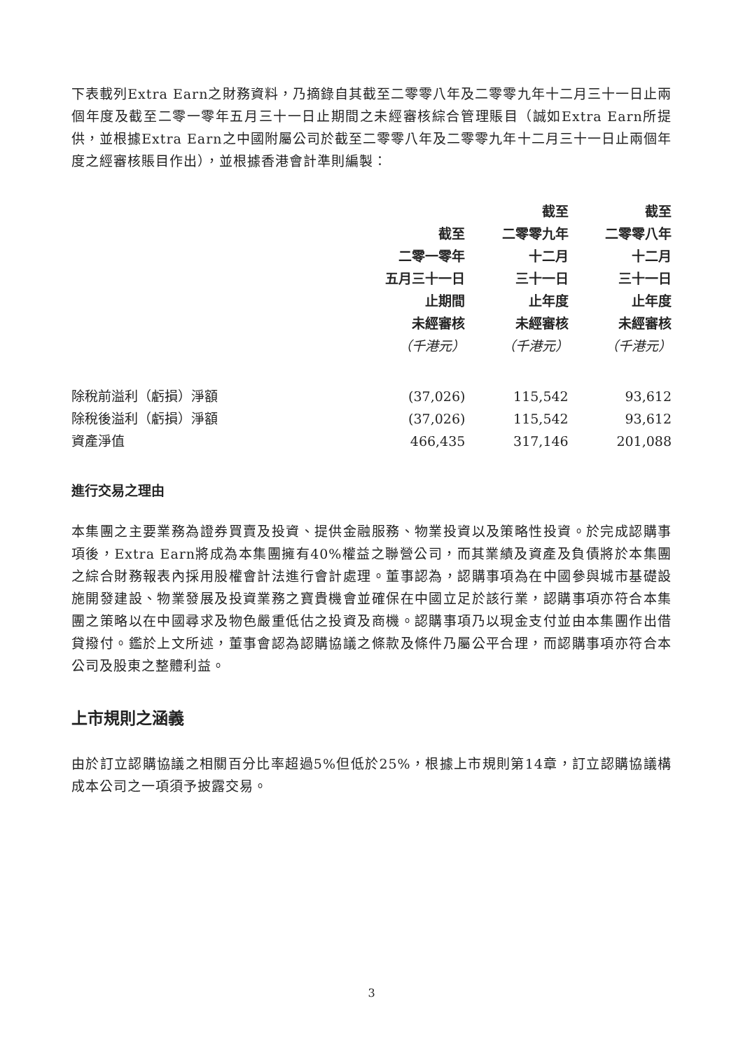下表載列Extra Earn之財務資料，乃摘錄自其截至二零零八年及二零零九年十二月三十一日止兩個年度及截至二零一零年五月三十一日止期間之未經審核綜合管理賬目（誠如Extra Earn所提供，並根據Extra Earn之中國附屬公司於截至二零零八年及二零零九年十二月三十一日止兩個年度之經審核賬目作出），並根據香港會計準則編製：
| | 截至 二零一零年 五月三十一日 止期間 未經審核 （千港元） | 截至 二零零九年 十二月 三十一日 止年度 未經審核 （千港元） | 截至 二零零八年 十二月 三十一日 止年度 未經審核 （千港元） |
| --- | --- | --- | --- |
| 除稅前溢利（虧損）淨額 | (37,026) | 115,542 | 93,612 |
| 除稅後溢利（虧損）淨額 | (37,026) | 115,542 | 93,612 |
| 資產淨值 | 466,435 | 317,146 | 201,088 |
進行交易之理由
本集團之主要業務為證券買賣及投資、提供金融服務、物業投資以及策略性投資。於完成認購事項後，Extra Earn將成為本集團擁有40%權益之聯營公司，而其業績及資產及負債將於本集團之綜合財務報表內採用股權會計法進行會計處理。董事認為，認購事項為在中國參與城市基礎設施開發建設、物業發展及投資業務之寶貴機會並確保在中國立足於該行業，認購事項亦符合本集團之策略以在中國尋求及物色嚴重低估之投資及商機。認購事項乃以現金支付並由本集團作出借貸撥付。鑑於上文所述，董事會認為認購協議之條款及條件乃屬公平合理，而認購事項亦符合本公司及股東之整體利益。
上市規則之涵義
由於訂立認購協議之相關百分比率超過5%但低於25%，根據上市規則第14章，訂立認購協議構成本公司之一項須予披露交易。
3